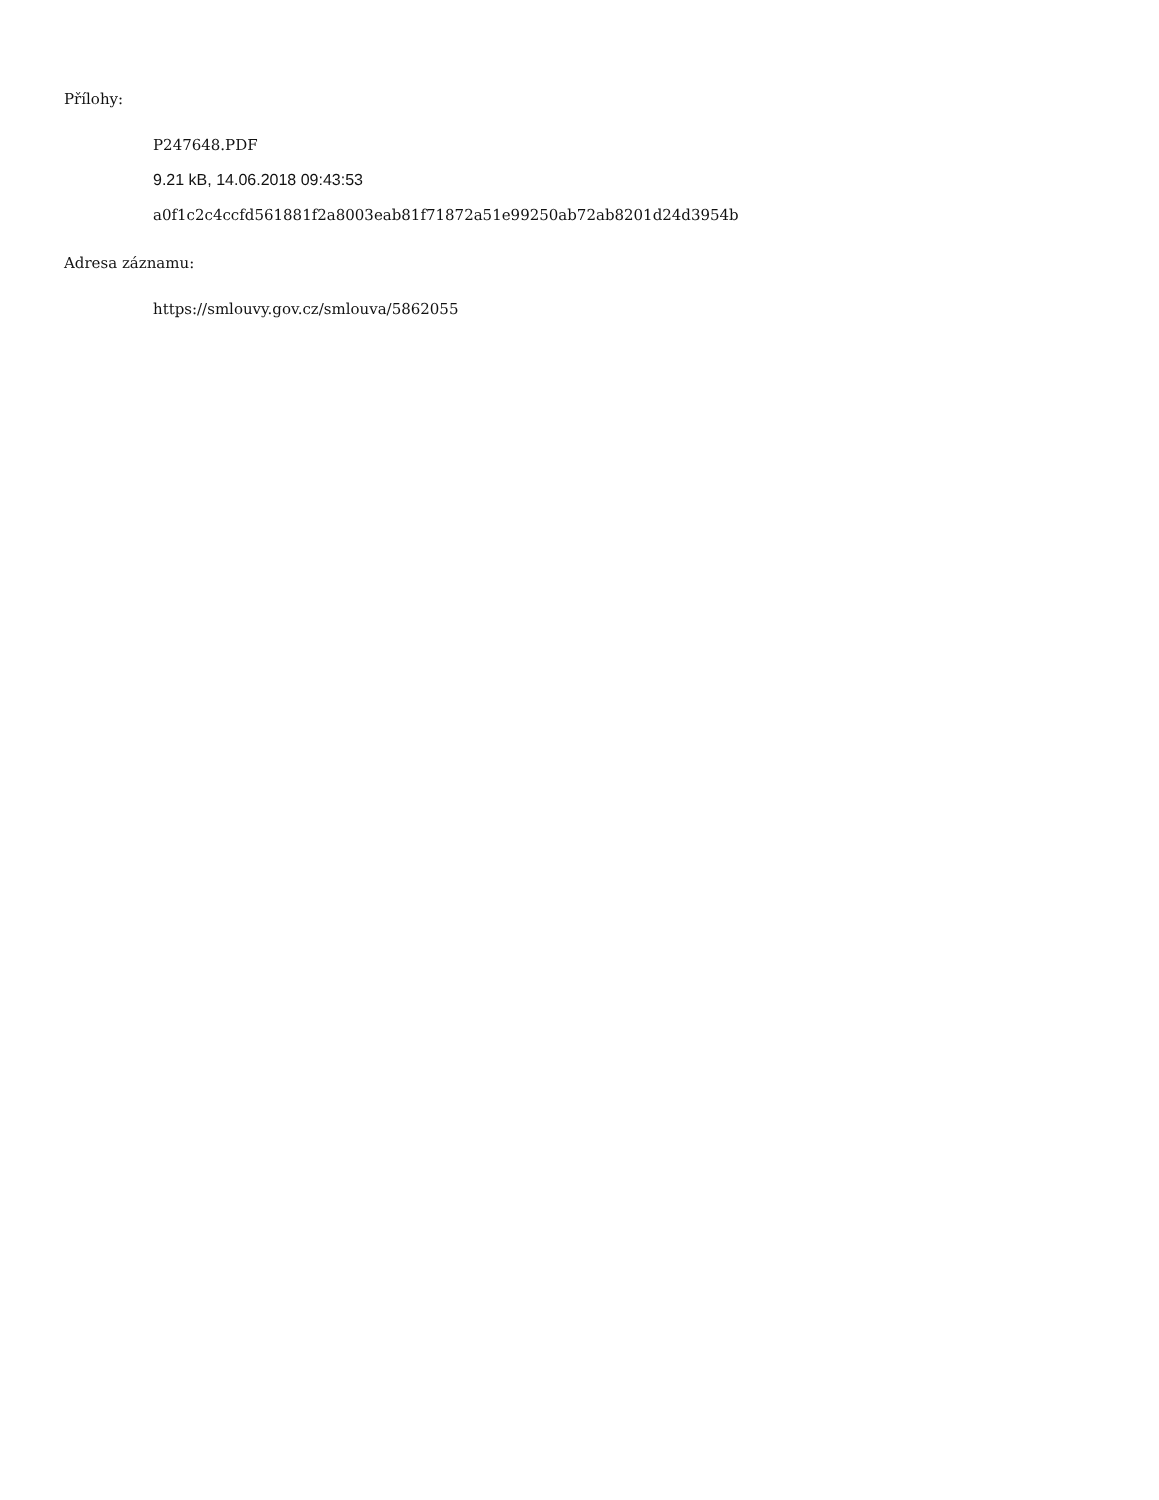Přílohy:
P247648.PDF
9.21 kB, 14.06.2018 09:43:53
a0f1c2c4ccfd561881f2a8003eab81f71872a51e99250ab72ab8201d24d3954b
Adresa záznamu:
https://smlouvy.gov.cz/smlouva/5862055